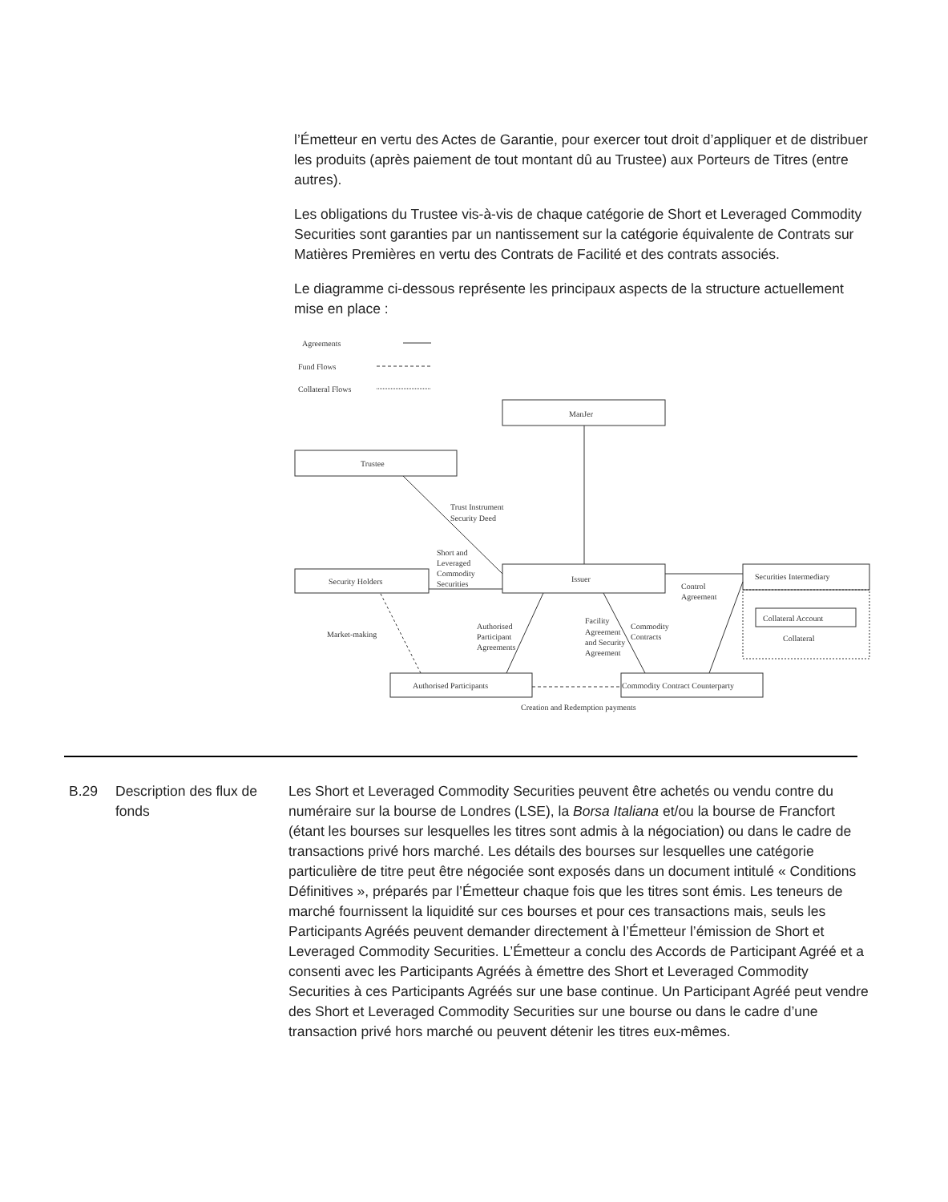l’Émetteur en vertu des Actes de Garantie, pour exercer tout droit d’appliquer et de distribuer les produits (après paiement de tout montant dû au Trustee) aux Porteurs de Titres (entre autres).
Les obligations du Trustee vis-à-vis de chaque catégorie de Short et Leveraged Commodity Securities sont garanties par un nantissement sur la catégorie équivalente de Contrats sur Matières Premières en vertu des Contrats de Facilité et des contrats associés.
Le diagramme ci-dessous représente les principaux aspects de la structure actuellement mise en place :
Agreements
Fund Flows
Collateral Flows
ManJer
Trustee
Security Holders
Issuer
Securities Intermediary
Collateral Account
Collateral
Authorised Participants
Commodity Contract Counterparty
Creation and Redemption payments
Trust Instrument
Security Deed
Short and
Leveraged
Commodity
Securities
Control
Agreement
Market-making
Authorised
Participant
Agreements
Facility
Agreement
and Security
Agreement
Commodity
Contracts
B.29 Description des flux de fonds
Les Short et Leveraged Commodity Securities peuvent être achetés ou vendu contre du numéraire sur la bourse de Londres (LSE), la Borsa Italiana et/ou la bourse de Francfort (étant les bourses sur lesquelles les titres sont admis à la négociation) ou dans le cadre de transactions privé hors marché. Les détails des bourses sur lesquelles une catégorie particulière de titre peut être négociée sont exposés dans un document intitulé « Conditions Définitives », préparés par l’Émetteur chaque fois que les titres sont émis. Les teneurs de marché fournissent la liquidité sur ces bourses et pour ces transactions mais, seuls les Participants Agréés peuvent demander directement à l’Émetteur l’émission de Short et Leveraged Commodity Securities. L’Émetteur a conclu des Accords de Participant Agréé et a consenti avec les Participants Agréés à émettre des Short et Leveraged Commodity Securities à ces Participants Agréés sur une base continue. Un Participant Agréé peut vendre des Short et Leveraged Commodity Securities sur une bourse ou dans le cadre d’une transaction privé hors marché ou peuvent détenir les titres eux-mêmes.